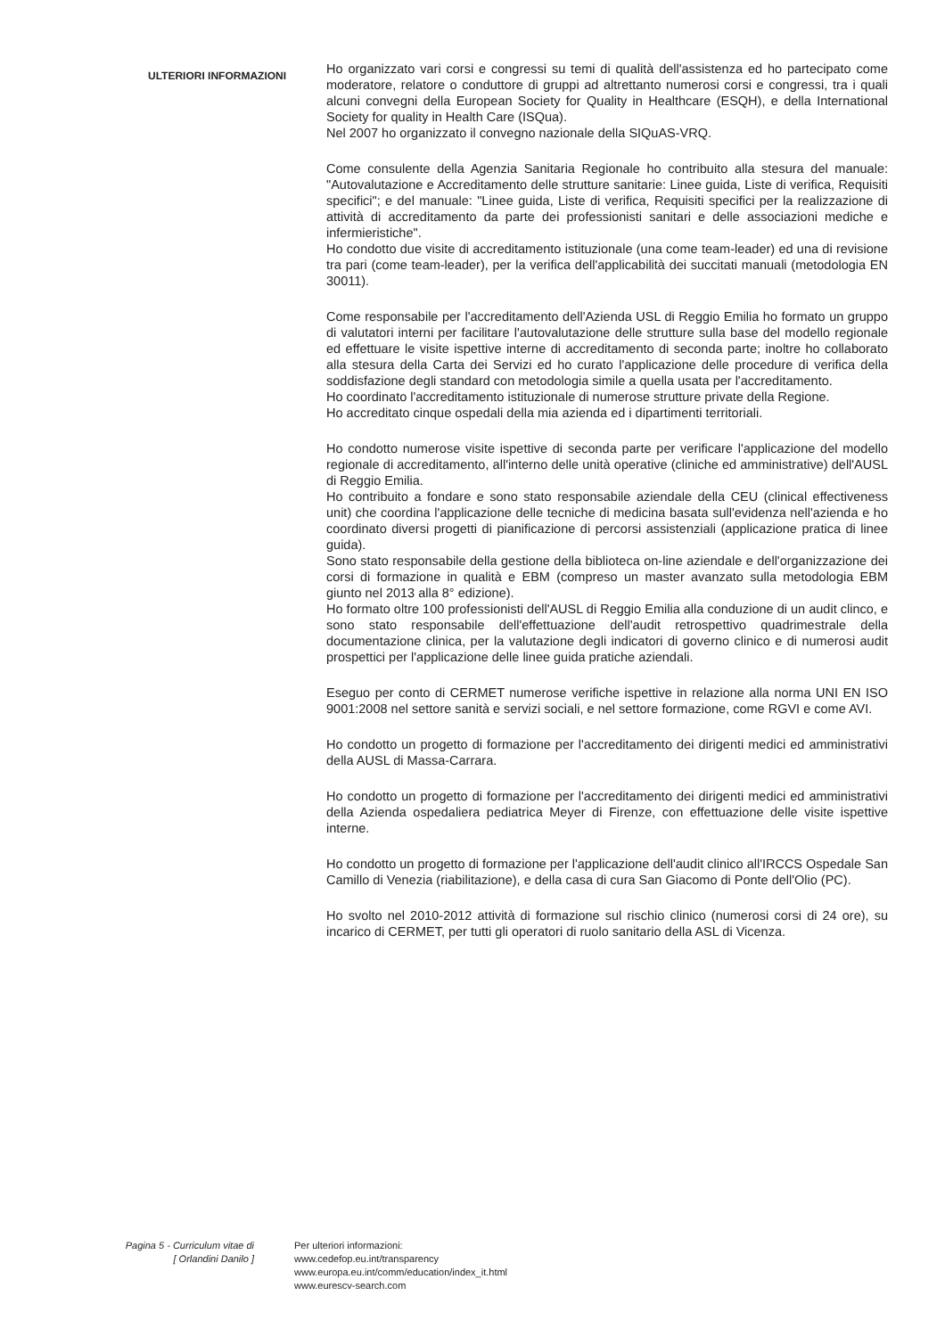ULTERIORI INFORMAZIONI
Ho organizzato vari corsi e congressi su temi di qualità dell'assistenza ed ho partecipato come moderatore, relatore o conduttore di gruppi ad altrettanto numerosi corsi e congressi, tra i quali alcuni convegni della European Society for Quality in Healthcare (ESQH), e della International Society for quality in Health Care (ISQua).
Nel 2007 ho organizzato il convegno nazionale della SIQuAS-VRQ.
Come consulente della Agenzia Sanitaria Regionale ho contribuito alla stesura del manuale: "Autovalutazione e Accreditamento delle strutture sanitarie: Linee guida, Liste di verifica, Requisiti specifici"; e del manuale: "Linee guida, Liste di verifica, Requisiti specifici per la realizzazione di attività di accreditamento da parte dei professionisti sanitari e delle associazioni mediche e infermieristiche".
Ho condotto due visite di accreditamento istituzionale (una come team-leader) ed una di revisione tra pari (come team-leader), per la verifica dell'applicabilità dei succitati manuali (metodologia EN 30011).
Come responsabile per l'accreditamento dell'Azienda USL di Reggio Emilia ho formato un gruppo di valutatori interni per facilitare l'autovalutazione delle strutture sulla base del modello regionale ed effettuare le visite ispettive interne di accreditamento di seconda parte; inoltre ho collaborato alla stesura della Carta dei Servizi ed ho curato l'applicazione delle procedure di verifica della soddisfazione degli standard con metodologia simile a quella usata per l'accreditamento.
Ho coordinato l'accreditamento istituzionale di numerose strutture private della Regione.
Ho accreditato cinque ospedali della mia azienda ed i dipartimenti territoriali.
Ho condotto numerose visite ispettive di seconda parte per verificare l'applicazione del modello regionale di accreditamento, all'interno delle unità operative (cliniche ed amministrative) dell'AUSL di Reggio Emilia.
Ho contribuito a fondare e sono stato responsabile aziendale della CEU (clinical effectiveness unit) che coordina l'applicazione delle tecniche di medicina basata sull'evidenza nell'azienda e ho coordinato diversi progetti di pianificazione di percorsi assistenziali (applicazione pratica di linee guida).
Sono stato responsabile della gestione della biblioteca on-line aziendale e dell'organizzazione dei corsi di formazione in qualità e EBM (compreso un master avanzato sulla metodologia EBM giunto nel 2013 alla 8° edizione).
Ho formato oltre 100 professionisti dell'AUSL di Reggio Emilia alla conduzione di un audit clinco, e sono stato responsabile dell'effettuazione dell'audit retrospettivo quadrimestrale della documentazione clinica, per la valutazione degli indicatori di governo clinico e di numerosi audit prospettici per l'applicazione delle linee guida pratiche aziendali.
Eseguo per conto di CERMET numerose verifiche ispettive in relazione alla norma UNI EN ISO 9001:2008 nel settore sanità e servizi sociali, e nel settore formazione, come RGVI e come AVI.
Ho condotto un progetto di formazione per l'accreditamento dei dirigenti medici ed amministrativi della AUSL di Massa-Carrara.
Ho condotto un progetto di formazione per l'accreditamento dei dirigenti medici ed amministrativi della Azienda ospedaliera pediatrica Meyer di Firenze, con effettuazione delle visite ispettive interne.
Ho condotto un progetto di formazione per l'applicazione dell'audit clinico all'IRCCS Ospedale San Camillo di Venezia (riabilitazione), e della casa di cura San Giacomo di Ponte dell'Olio (PC).
Ho svolto nel 2010-2012 attività di formazione sul rischio clinico (numerosi corsi di 24 ore), su incarico di CERMET, per tutti gli operatori di ruolo sanitario della ASL di Vicenza.
Pagina 5 - Curriculum vitae di
[ Orlandini Danilo ]
Per ulteriori informazioni:
www.cedefop.eu.int/transparency
www.europa.eu.int/comm/education/index_it.html
www.eurescv-search.com